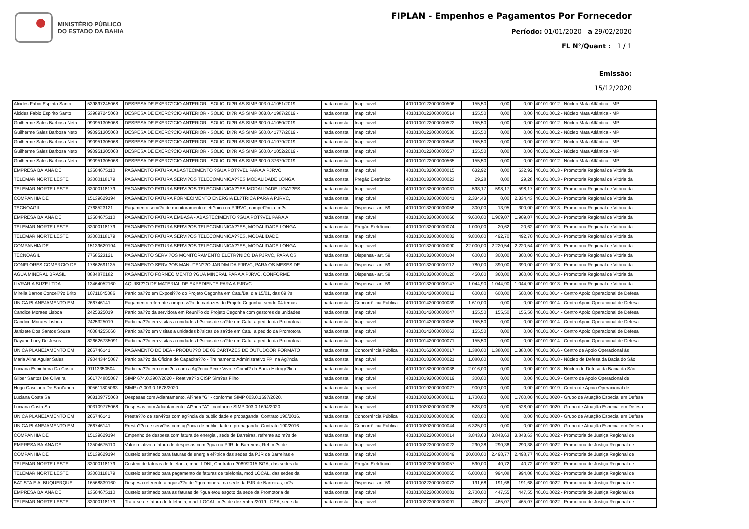MINISTÉRIO PÚBLICO
DO ESTADO DA BAHIA
FIPLAN - Empenhos e Pagamentos Por Fornecedor
Período: 01/01/2020 a 29/02/2020
FL N°/Quant : 1 / 1
Emissão:
15/12/2020
| Alcides Fabio Espirito Santo | 539897245068 | DESPESA DE EXERC?CIO ANTERIOR - SOLIC. DI?RIAS SIMP 003.0.41051/2019 - | nada consta | Inaplicável | 4010100122000000506 | 155,50 | 0,00 | 0,00 | 40101.0012 - Núcleo Mata Atlântica - MP |
| Alcides Fabio Espirito Santo | 539897245068 | DESPESA DE EXERC?CIO ANTERIOR - SOLIC. DI?RIAS SIMP 003.0.41987/2019 - | nada consta | Inaplicável | 4010100122000000514 | 155,50 | 0,00 | 0,00 | 40101.0012 - Núcleo Mata Atlântica - MP |
| Guilherme Sales Barbosa Neto | 990951305068 | DESPESA DE EXERC?CIO ANTERIOR - SOLIC. DI?RIAS SIMP 600.0.41050/2019 - | nada consta | Inaplicável | 4010100122000000522 | 155,50 | 0,00 | 0,00 | 40101.0012 - Núcleo Mata Atlântica - MP |
| Guilherme Sales Barbosa Neto | 990951305068 | DESPESA DE EXERC?CIO ANTERIOR - SOLIC. DI?RIAS SIMP 600.0.41777/2019 - | nada consta | Inaplicável | 4010100122000000530 | 155,50 | 0,00 | 0,00 | 40101.0012 - Núcleo Mata Atlântica - MP |
| Guilherme Sales Barbosa Neto | 990951305068 | DESPESA DE EXERC?CIO ANTERIOR - SOLIC. DI?RIAS SIMP 600.0.41979/2019 - | nada consta | Inaplicável | 4010100122000000549 | 155,50 | 0,00 | 0,00 | 40101.0012 - Núcleo Mata Atlântica - MP |
| Guilherme Sales Barbosa Neto | 990951305068 | DESPESA DE EXERC?CIO ANTERIOR - SOLIC. DI?RIAS SIMP 600.0.41052/2019 - | nada consta | Inaplicável | 4010100122000000557 | 155,50 | 0,00 | 0,00 | 40101.0012 - Núcleo Mata Atlântica - MP |
| Guilherme Sales Barbosa Neto | 990951305068 | DESPESA DE EXERC?CIO ANTERIOR - SOLIC. DI?RIAS SIMP 600.0.37679/2019 - | nada consta | Inaplicável | 4010100122000000565 | 155,50 | 0,00 | 0,00 | 40101.0012 - Núcleo Mata Atlântica - MP |
| EMPRESA BAIANA DE | 13504675110 | PAGAMENTO FATURA ABASTECIMENTO ?GUA POT?VEL PARA A PJRVC, | nada consta | Inaplicável | 4010100132000000015 | 632,92 | 0,00 | 632,92 | 40101.0013 - Promotoria Regional de Vitória da |
| TELEMAR NORTE LESTE | 33000118179 | PAGAMENTO FATURA SERVI?OS TELECOMUNICA??ES MODALIDADE LONGA | nada consta | Pregão Eletrônico | 4010100132000000023 | 29,28 | 0,00 | 29,28 | 40101.0013 - Promotoria Regional de Vitória da |
| TELEMAR NORTE LESTE | 33000118179 | PAGAMENTO FATURA SERVI?OS TELECOMUNICA??ES MODALIDADE LIGA??ES | nada consta | Inaplicável | 4010100132000000031 | 598,17 | 598,17 | 598,17 | 40101.0013 - Promotoria Regional de Vitória da |
| COMPANHIA DE | 15139629194 | PAGAMENTO FATURA FORNECIMENTO ENERGIA EL?TRICA PARA A PJRVC, | nada consta | Inaplicável | 4010100132000000041 | 2.334,43 | 0,00 | 2.334,43 | 40101.0013 - Promotoria Regional de Vitória da |
| TECNOAGIL | 7768523121 | Pagamento servi?o de monitoramento eletr?nico na PJRVC, compet?ncia: m?s | nada consta | Dispensa - art. 59 | 4010100132000000058 | 300,00 | 13,95 | 300,00 | 40101.0013 - Promotoria Regional de Vitória da |
| EMPRESA BAIANA DE | 13504675110 | PAGAMENTO FATURA EMBASA - ABASTECIMENTO ?GUA POT?VEL PARA A | nada consta | Inaplicável | 4010100132000000066 | 9.600,00 | 1.909,07 | 1.909,07 | 40101.0013 - Promotoria Regional de Vitória da |
| TELEMAR NORTE LESTE | 33000118179 | PAGAMENTO FATURA SERVI?OS TELECOMUNICA??ES, MODALIDADE LONGA | nada consta | Pregão Eletrônico | 4010100132000000074 | 1.000,00 | 20,62 | 20,62 | 40101.0013 - Promotoria Regional de Vitória da |
| TELEMAR NORTE LESTE | 33000118179 | PAGAMENTO FATURA SERVI?OS TELECOMUNICA??ES, MODALIDADE | nada consta | Inaplicável | 4010100132000000082 | 9.800,00 | 492,70 | 492,70 | 40101.0013 - Promotoria Regional de Vitória da |
| COMPANHIA DE | 15139629194 | PAGAMENTO FATURA SERVI?OS TELECOMUNICA??ES, MODALIDADE LONGA | nada consta | Inaplicável | 4010100132000000090 | 22.000,00 | 2.220,54 | 2.220,54 | 40101.0013 - Promotoria Regional de Vitória da |
| TECNOAGIL | 7768523121 | PAGAMENTO SERVI?OS MONITORAMENTO ELETR?NICO DA PJRVC, PARA OS | nada consta | Dispensa - art. 59 | 4010100132000000104 | 600,00 | 300,00 | 300,00 | 40101.0013 - Promotoria Regional de Vitória da |
| CONFLORES COMERCIO DE | 17862691135 | PAGAMENTO SERVI?OS MANUTEN??O JARDIM DA PJRVC, PARA OS MESES DE | nada consta | Dispensa - art. 59 | 4010100132000000112 | 780,00 | 390,00 | 390,00 | 40101.0013 - Promotoria Regional de Vitória da |
| AGUA MINERAL BRASIL | 8884870182 | PAGAMENTO FORNECIMENTO ?GUA MINERAL PARA A PJRVC, CONFORME | nada consta | Dispensa - art. 59 | 4010100132000000120 | 450,00 | 360,00 | 360,00 | 40101.0013 - Promotoria Regional de Vitória da |
| LIVRARIA SUZE LTDA | 13464052160 | AQUISI??O DE MATERIAL DE EXPEDIENTE PARA A PJRVC. | nada consta | Dispensa - art. 59 | 4010100132000000147 | 1.044,90 | 1.044,90 | 1.044,90 | 40101.0013 - Promotoria Regional de Vitória da |
| Mirella Barros Concei??o Brito | 10711045086 | Participa??o em Exposi??o do Projeto Cegonha em Catu/Ba, dia 15/01, das 09 ?s | nada consta | Inaplicável | 4010100142000000012 | 600,00 | 600,00 | 600,00 | 40101.0014 - Centro Apoio Operacional de Defesa |
| UNICA PLANEJAMENTO EM | 266746141 | Pagamento referente a impress?o de cartazes do Projeto Cegonha, sendo 04 temas | nada consta | Concorrência Pública | 4010100142000000039 | 1.610,00 | 0,00 | 0,00 | 40101.0014 - Centro Apoio Operacional de Defesa |
| Candice Moraes Lisboa | 2425325019 | Participa??o da servidora em Reuni?o do Projeto Cegonha com gestores de unidades | nada consta | Inaplicável | 4010100142000000047 | 155,50 | 155,50 | 155,50 | 40101.0014 - Centro Apoio Operacional de Defesa |
| Candice Moraes Lisboa | 2425325019 | Participa??o em visitas a unidades b?sicas de sa?de em Catu, a pedido da Promotora | nada consta | Inaplicável | 4010100142000000055 | 155,50 | 0,00 | 0,00 | 40101.0014 - Centro Apoio Operacional de Defesa |
| Janizete Dos Santos Souza | 40084255060 | Participa??o em visitas a unidades b?sicas de sa?de em Catu, a pedido da Promotora | nada consta | Inaplicável | 4010100142000000063 | 155,50 | 0,00 | 0,00 | 40101.0014 - Centro Apoio Operacional de Defesa |
| Dayane Lucy De Jesus | 826626735091 | Participa??o em visitas a unidades b?sicas de sa?de em Catu, a pedido da Promotora | nada consta | Inaplicável | 4010100142000000071 | 155,50 | 0,00 | 0,00 | 40101.0014 - Centro Apoio Operacional de Defesa |
| UNICA PLANEJAMENTO EM | 266746141 | PAGAMENTO DE DEA - PRODU??O DE 06 CARTAZES DE OUTUDOOR FORMATO | nada consta | Concorrência Pública | 4010100162000000017 | 1.380,00 | 1.380,00 | 1.380,00 | 40101.0016 - Centro de Apoio Operacional às |
| Maria Aline Aguiar Sales | 790443445087 | Participa??o da Oficina de Capacita??o - Treinamento Administrativo FPI na Ag?ncia | nada consta | Inaplicável | 4010100182000000021 | 1.080,00 | 0,00 | 0,00 | 40101.0018 - Núcleo de Defesa da Bacia do São |
| Luciana Espinheira Da Costa | 91113350504 | Participa??o em reuni?es com a Ag?ncia Peixe Vivo e Comit? da Bacia Hidrogr?fica | nada consta | Inaplicável | 4010100182000000038 | 2.016,00 | 0,00 | 0,00 | 40101.0018 - Núcleo de Defesa da Bacia do São |
| Gilber Santos De Oliveira | 561774885087 | SIMP 674.0.3907/2020 - Reativa??o CISP Sim?es Filho | nada consta | Inaplicável | 4010100192000000019 | 300,00 | 0,00 | 0,00 | 40101.0019 - Centro de Apoio Operacional de |
| Hugo Casciano De Sant'anna | 905611805063 | SIMP n? 003.0.1678/2020 | nada consta | Inaplicável | 4010100192000000027 | 900,00 | 0,00 | 0,00 | 40101.0019 - Centro de Apoio Operacional de |
| Luciana Costa Sa | 903109775068 | Despesas com Adiantamento. Al?nea "G" - conforme SIMP 003.0.1697/2020. | nada consta | Inaplicável | 4010100202000000011 | 1.700,00 | 0,00 | 1.700,00 | 40101.0020 - Grupo de Atuação Especial em Defesa |
| Luciana Costa Sa | 903109775068 | Despesas com Adiantamento. Al?nea "A" - conforme SIMP 003.0.1694/2020. | nada consta | Inaplicável | 4010100202000000028 | 528,00 | 0,00 | 528,00 | 40101.0020 - Grupo de Atuação Especial em Defesa |
| UNICA PLANEJAMENTO EM | 266746141 | Presta??o de servi?os com ag?ncia de publicidade e propaganda. Contrato 190/2016. | nada consta | Concorrência Pública | 4010100202000000036 | 828,00 | 0,00 | 0,00 | 40101.0020 - Grupo de Atuação Especial em Defesa |
| UNICA PLANEJAMENTO EM | 266746141 | Presta??o de servi?os com ag?ncia de publicidade e propaganda. Contrato 190/2016. | nada consta | Concorrência Pública | 4010100202000000044 | 6.325,00 | 0,00 | 0,00 | 40101.0020 - Grupo de Atuação Especial em Defesa |
| COMPANHIA DE | 15139629194 | Empenho de despesa com fatura de energia , sede de Barreiras, refrente ao m?s de | nada consta | Inaplicável | 4010100222000000014 | 3.843,63 | 3.843,63 | 3.843,63 | 40101.0022 - Promotoria de Justiça Regional de |
| EMPRESA BAIANA DE | 13504675110 | Valor relativo a fatura de despesas com ?gua na PJR de Barreiras, Ref. m?s de | nada consta | Inaplicável | 4010100222000000022 | 290,38 | 290,38 | 290,38 | 40101.0022 - Promotoria de Justiça Regional de |
| COMPANHIA DE | 15139629194 | Custeio estimado para faturas de energia el?trica das sedes da PJR de Barreiras e | nada consta | Inaplicável | 4010100222000000049 | 20.000,00 | 2.498,77 | 2.498,77 | 40101.0022 - Promotoria de Justiça Regional de |
| TELEMAR NORTE LESTE | 33000118179 | Custeio de faturas de telefonia, mod. LDNI, Contrato n?089/2015-SGA, das sedes da | nada consta | Pregão Eletrônico | 4010100222000000057 | 590,00 | 40,72 | 40,72 | 40101.0022 - Promotoria de Justiça Regional de |
| TELEMAR NORTE LESTE | 33000118179 | Custeio estimado para pagamento de faturas de telefonia, mod LOCAL, das sedes da | nada consta | Inaplicável | 4010100222000000065 | 6.000,00 | 994,08 | 994,08 | 40101.0022 - Promotoria de Justiça Regional de |
| BATISTA E ALBUQUERQUE | 16568839160 | Despesa referente a aquisi??o de ?gua mineral na sede da PJR de Barreiras, m?s | nada consta | Dispensa - art. 59 | 4010100222000000073 | 191,68 | 191,68 | 191,68 | 40101.0022 - Promotoria de Justiça Regional de |
| EMPRESA BAIANA DE | 13504675110 | Custeio estimado para as faturas de ?gua e/ou esgoto da sede da Promotoria de | nada consta | Inaplicável | 4010100222000000081 | 2.700,00 | 447,55 | 447,55 | 40101.0022 - Promotoria de Justiça Regional de |
| TELEMAR NORTE LESTE | 33000118179 | Trata-se de fatura de telefonia, mod. LOCAL, m?s de dezembro/2019 - DEA, sede da | nada consta | Inaplicável | 4010100222000000091 | 465,07 | 465,07 | 465,07 | 40101.0022 - Promotoria de Justiça Regional de |